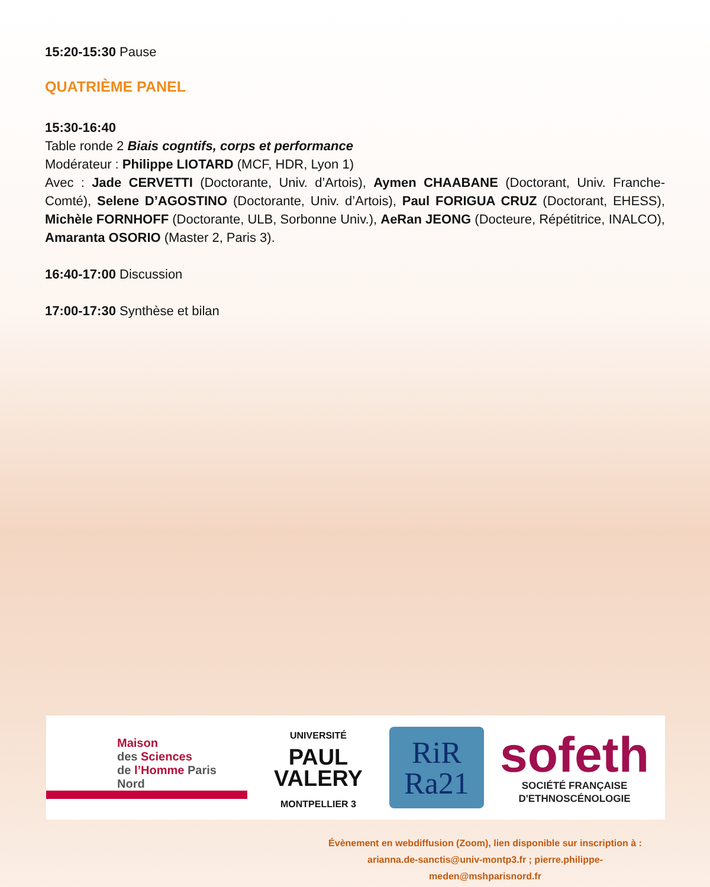15:20-15:30 Pause
QUATRIÈME PANEL
15:30-16:40
Table ronde 2 Biais cogntifs, corps et performance
Modérateur : Philippe LIOTARD (MCF, HDR, Lyon 1)
Avec : Jade CERVETTI (Doctorante, Univ. d’Artois), Aymen CHAABANE (Doctorant, Univ. Franche-Comté), Selene D’AGOSTINO (Doctorante, Univ. d’Artois), Paul FORIGUA CRUZ (Doctorant, EHESS), Michèle FORNHOFF (Doctorante, ULB, Sorbonne Univ.), AeRan JEONG (Docteure, Répétitrice, INALCO), Amaranta OSORIO (Master 2, Paris 3).
16:40-17:00 Discussion
17:00-17:30 Synthèse et bilan
Maison
des Sciences
de l’Homme Paris Nord
UNIVERSITÉ
PAUL
VALERY
MONTPELLIER 3
RiR
Ra21
sofeth
SOCIÉTÉ FRANÇAISE D'ETHNOSCÉNOLOGIE
Évènement en webdiffusion (Zoom), lien disponible sur inscription à :
arianna.de-sanctis@univ-montp3.fr ; pierre.philippe-meden@mshparisnord.fr